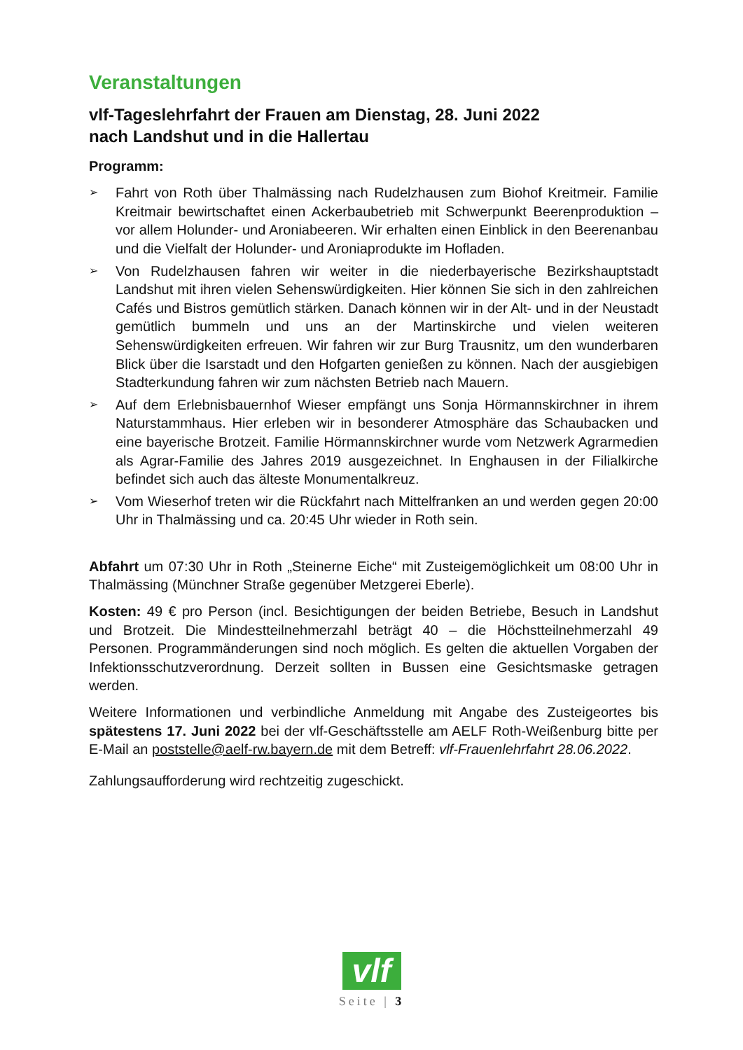Veranstaltungen
vlf-Tageslehrfahrt der Frauen am Dienstag, 28. Juni 2022
nach Landshut und in die Hallertau
Programm:
➢ Fahrt von Roth über Thalmässing nach Rudelzhausen zum Biohof Kreitmeir. Familie Kreitmair bewirtschaftet einen Ackerbaubetrieb mit Schwerpunkt Beerenproduktion – vor allem Holunder- und Aroniabeeren. Wir erhalten einen Einblick in den Beerenanbau und die Vielfalt der Holunder- und Aroniaprodukte im Hofladen.
➢ Von Rudelzhausen fahren wir weiter in die niederbayerische Bezirkshauptstadt Landshut mit ihren vielen Sehenswürdigkeiten. Hier können Sie sich in den zahlreichen Cafés und Bistros gemütlich stärken. Danach können wir in der Alt- und in der Neustadt gemütlich bummeln und uns an der Martinskirche und vielen weiteren Sehenswürdigkeiten erfreuen. Wir fahren wir zur Burg Trausnitz, um den wunderbaren Blick über die Isarstadt und den Hofgarten genießen zu können. Nach der ausgiebigen Stadterkundung fahren wir zum nächsten Betrieb nach Mauern.
➢ Auf dem Erlebnisbauernhof Wieser empfängt uns Sonja Hörmannskirchner in ihrem Naturstammhaus. Hier erleben wir in besonderer Atmosphäre das Schaubacken und eine bayerische Brotzeit. Familie Hörmannskirchner wurde vom Netzwerk Agrarmedien als Agrar-Familie des Jahres 2019 ausgezeichnet. In Enghausen in der Filialkirche befindet sich auch das älteste Monumentalkreuz.
➢ Vom Wieserhof treten wir die Rückfahrt nach Mittelfranken an und werden gegen 20:00 Uhr in Thalmässing und ca. 20:45 Uhr wieder in Roth sein.
Abfahrt um 07:30 Uhr in Roth „Steinerne Eiche“ mit Zusteigemöglichkeit um 08:00 Uhr in Thalmässing (Münchner Straße gegenüber Metzgerei Eberle).
Kosten: 49 € pro Person (incl. Besichtigungen der beiden Betriebe, Besuch in Landshut und Brotzeit. Die Mindestteilnehmerzahl beträgt 40 – die Höchstteilnehmerzahl 49 Personen. Programmänderungen sind noch möglich. Es gelten die aktuellen Vorgaben der Infektionsschutzverordnung. Derzeit sollten in Bussen eine Gesichtsmaske getragen werden.
Weitere Informationen und verbindliche Anmeldung mit Angabe des Zusteigeortes bis spätestens 17. Juni 2022 bei der vlf-Geschäftsstelle am AELF Roth-Weißenburg bitte per E-Mail an poststelle@aelf-rw.bayern.de mit dem Betreff: vlf-Frauenlehrfahrt 28.06.2022.
Zahlungsaufforderung wird rechtzeitig zugeschickt.
vlf
Seite | 3